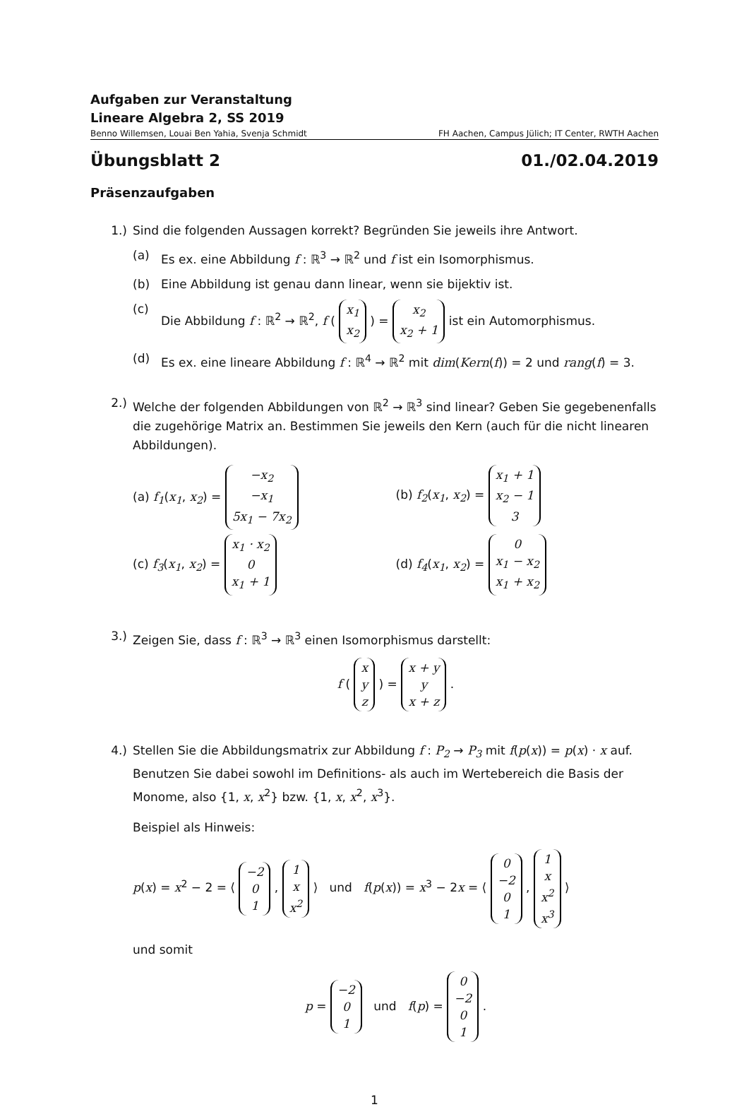Aufgaben zur Veranstaltung
Lineare Algebra 2, SS 2019
Benno Willemsen, Louai Ben Yahia, Svenja Schmidt FH Aachen, Campus Jülich; IT Center, RWTH Aachen
Übungsblatt 2 01./02.04.2019
Präsenzaufgaben
1.) Sind die folgenden Aussagen korrekt? Begründen Sie jeweils ihre Antwort.
(a) Es ex. eine Abbildung f : ℝ<sup>3</sup> → ℝ<sup>2</sup> und f ist ein Isomorphismus.
(b) Eine Abbildung ist genau dann linear, wenn sie bijektiv ist.
(c) Die Abbildung f : ℝ<sup>2</sup> → ℝ<sup>2</sup>, f ( x<sub>1</sub>
x<sub>2</sub> ) = x<sub>2</sub>
x<sub>2</sub> + 1 ist ein Automorphismus.
(d) Es ex. eine lineare Abbildung f : ℝ<sup>4</sup> → ℝ<sup>2</sup> mit dim(Kern(f)) = 2 und rang(f) = 3.
2.) Welche der folgenden Abbildungen von ℝ<sup>2</sup> → ℝ<sup>3</sup> sind linear? Geben Sie gegebenenfalls die zugehörige Matrix an. Bestimmen Sie jeweils den Kern (auch für die nicht linearen Abbildungen).
(a) f<sub>1</sub>(x<sub>1</sub>, x<sub>2</sub>) = −x<sub>2</sub>
−x<sub>1</sub>
5x<sub>1</sub> − 7x<sub>2</sub>
(b) f<sub>2</sub>(x<sub>1</sub>, x<sub>2</sub>) = x<sub>1</sub> + 1
x<sub>2</sub> − 1
3
(c) f<sub>3</sub>(x<sub>1</sub>, x<sub>2</sub>) = x<sub>1</sub> · x<sub>2</sub>
0
x<sub>1</sub> + 1
(d) f<sub>4</sub>(x<sub>1</sub>, x<sub>2</sub>) = 0
x<sub>1</sub> − x<sub>2</sub>
x<sub>1</sub> + x<sub>2</sub>
3.) Zeigen Sie, dass f : ℝ<sup>3</sup> → ℝ<sup>3</sup> einen Isomorphismus darstellt:
f ( x
y
z ) = x + y
y
x + z .
4.) Stellen Sie die Abbildungsmatrix zur Abbildung f : P<sub>2</sub> → P<sub>3</sub> mit f(p(x)) = p(x) · x auf. Benutzen Sie dabei sowohl im Definitions- als auch im Wertebereich die Basis der Monome, also {1, x, x<sup>2</sup>} bzw. {1, x, x<sup>2</sup>, x<sup>3</sup>}.
Beispiel als Hinweis:
p(x) = x<sup>2</sup> − 2 = ⟨ −2
0
1 , 1
x
x<sup>2</sup> ⟩ und f(p(x)) = x<sup>3</sup> − 2x = ⟨ 0
−2
0
1 , 1
x
x<sup>2</sup>
x<sup>3</sup> ⟩
und somit
p = −2
0
1 und f(p) = 0
−2
0
1 .
1